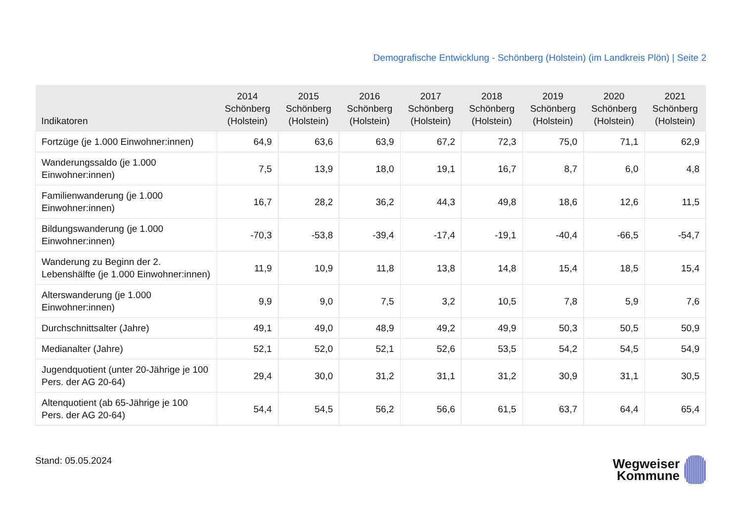Demografische Entwicklung - Schönberg (Holstein) (im Landkreis Plön) | Seite 2
| Indikatoren | 2014 Schönberg (Holstein) | 2015 Schönberg (Holstein) | 2016 Schönberg (Holstein) | 2017 Schönberg (Holstein) | 2018 Schönberg (Holstein) | 2019 Schönberg (Holstein) | 2020 Schönberg (Holstein) | 2021 Schönberg (Holstein) |
| --- | --- | --- | --- | --- | --- | --- | --- | --- |
| Fortzüge (je 1.000 Einwohner:innen) | 64,9 | 63,6 | 63,9 | 67,2 | 72,3 | 75,0 | 71,1 | 62,9 |
| Wanderungssaldo (je 1.000 Einwohner:innen) | 7,5 | 13,9 | 18,0 | 19,1 | 16,7 | 8,7 | 6,0 | 4,8 |
| Familienwanderung (je 1.000 Einwohner:innen) | 16,7 | 28,2 | 36,2 | 44,3 | 49,8 | 18,6 | 12,6 | 11,5 |
| Bildungswanderung (je 1.000 Einwohner:innen) | -70,3 | -53,8 | -39,4 | -17,4 | -19,1 | -40,4 | -66,5 | -54,7 |
| Wanderung zu Beginn der 2. Lebenshälfte (je 1.000 Einwohner:innen) | 11,9 | 10,9 | 11,8 | 13,8 | 14,8 | 15,4 | 18,5 | 15,4 |
| Alterswanderung (je 1.000 Einwohner:innen) | 9,9 | 9,0 | 7,5 | 3,2 | 10,5 | 7,8 | 5,9 | 7,6 |
| Durchschnittsalter (Jahre) | 49,1 | 49,0 | 48,9 | 49,2 | 49,9 | 50,3 | 50,5 | 50,9 |
| Medianalter (Jahre) | 52,1 | 52,0 | 52,1 | 52,6 | 53,5 | 54,2 | 54,5 | 54,9 |
| Jugendquotient (unter 20-Jährige je 100 Pers. der AG 20-64) | 29,4 | 30,0 | 31,2 | 31,1 | 31,2 | 30,9 | 31,1 | 30,5 |
| Altenquotient (ab 65-Jährige je 100 Pers. der AG 20-64) | 54,4 | 54,5 | 56,2 | 56,6 | 61,5 | 63,7 | 64,4 | 65,4 |
Stand: 05.05.2024
Wegweiser
Kommune